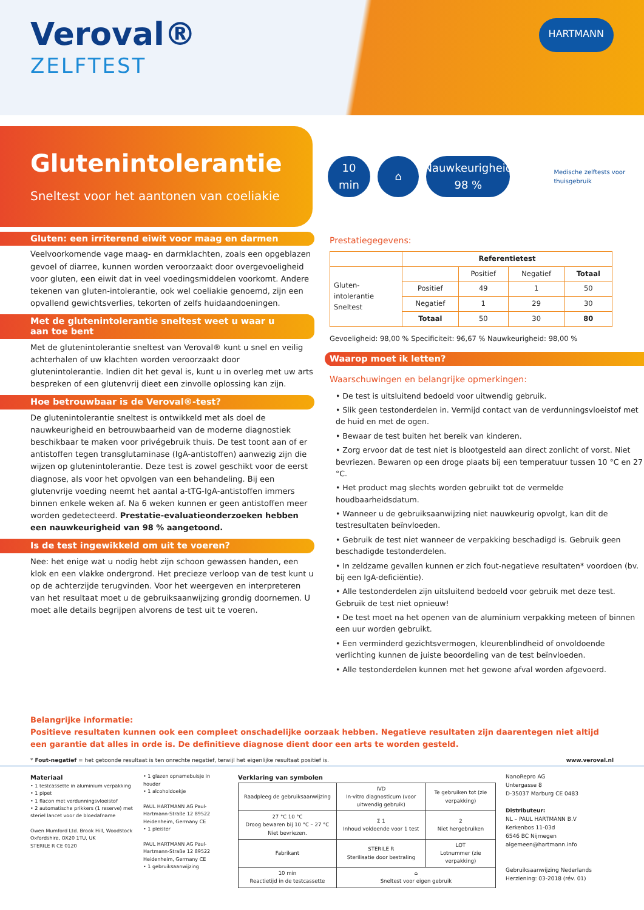Veroval®
ZELFTEST
HARTMANN
Glutenintolerantie
Sneltest voor het aantonen van coeliakie
10 min ⌂
Nauwkeurigheid
98 %
Medische zelftests voor thuisgebruik
Gluten: een irriterend eiwit voor maag en darmen
Veelvoorkomende vage maag- en darmklachten, zoals een opgeblazen gevoel of diarree, kunnen worden veroorzaakt door overgevoeligheid voor gluten, een eiwit dat in veel voedingsmiddelen voorkomt. Andere tekenen van gluten-intolerantie, ook wel coeliakie genoemd, zijn een opvallend gewichtsverlies, tekorten of zelfs huidaandoeningen.
Met de glutenintolerantie sneltest weet u waar u aan toe bent
Met de glutenintolerantie sneltest van Veroval® kunt u snel en veilig achterhalen of uw klachten worden veroorzaakt door glutenintolerantie. Indien dit het geval is, kunt u in overleg met uw arts bespreken of een glutenvrij dieet een zinvolle oplossing kan zijn.
Hoe betrouwbaar is de Veroval®-test?
De glutenintolerantie sneltest is ontwikkeld met als doel de nauwkeurigheid en betrouwbaarheid van de moderne diagnostiek beschikbaar te maken voor privégebruik thuis. De test toont aan of er antistoffen tegen transglutaminase (IgA-antistoffen) aanwezig zijn die wijzen op glutenintolerantie. Deze test is zowel geschikt voor de eerst diagnose, als voor het opvolgen van een behandeling. Bij een glutenvrije voeding neemt het aantal a-tTG-IgA-antistoffen immers binnen enkele weken af. Na 6 weken kunnen er geen antistoffen meer worden gedetecteerd. Prestatie-evaluatieonderzoeken hebben een nauwkeurigheid van 98 % aangetoond.
Is de test ingewikkeld om uit te voeren?
Nee: het enige wat u nodig hebt zijn schoon gewassen handen, een klok en een vlakke ondergrond. Het precieze verloop van de test kunt u op de achterzijde terugvinden. Voor het weergeven en interpreteren van het resultaat moet u de gebruiksaanwijzing grondig doornemen. U moet alle details begrijpen alvorens de test uit te voeren.
Prestatiegegevens:
| | Referentietest | | | |
| Gluten- intolerantie Sneltest | | Positief | Negatief | Totaal |
| | Positief | 49 | 1 | 50 |
| | Negatief | 1 | 29 | 30 |
| | Totaal | 50 | 30 | 80 |
Gevoeligheid: 98,00 % Specificiteit: 96,67 % Nauwkeurigheid: 98,00 %
Waarop moet ik letten?
Waarschuwingen en belangrijke opmerkingen:
• De test is uitsluitend bedoeld voor uitwendig gebruik.
• Slik geen testonderdelen in. Vermijd contact van de verdunningsvloeistof met de huid en met de ogen.
• Bewaar de test buiten het bereik van kinderen.
• Zorg ervoor dat de test niet is blootgesteld aan direct zonlicht of vorst. Niet bevriezen. Bewaren op een droge plaats bij een temperatuur tussen 10 °C en 27 °C.
• Het product mag slechts worden gebruikt tot de vermelde houdbaarheidsdatum.
• Wanneer u de gebruiksaanwijzing niet nauwkeurig opvolgt, kan dit de testresultaten beïnvloeden.
• Gebruik de test niet wanneer de verpakking beschadigd is. Gebruik geen beschadigde testonderdelen.
• In zeldzame gevallen kunnen er zich fout-negatieve resultaten* voordoen (bv. bij een IgA-deficiëntie).
• Alle testonderdelen zijn uitsluitend bedoeld voor gebruik met deze test. Gebruik de test niet opnieuw!
• De test moet na het openen van de aluminium verpakking meteen of binnen een uur worden gebruikt.
• Een verminderd gezichtsvermogen, kleurenblindheid of onvoldoende verlichting kunnen de juiste beoordeling van de test beïnvloeden.
• Alle testonderdelen kunnen met het gewone afval worden afgevoerd.
Belangrijke informatie:
Positieve resultaten kunnen ook een compleet onschadelijke oorzaak hebben. Negatieve resultaten zijn daarentegen niet altijd een garantie dat alles in orde is. De definitieve diagnose dient door een arts te worden gesteld.
* Fout-negatief = het getoonde resultaat is ten onrechte negatief, terwijl het eigenlijke resultaat positief is. www.veroval.nl
Materiaal
• 1 testcassette in aluminium verpakking
• 1 pipet
• 1 flacon met verdunningsvloeistof
• 2 automatische prikkers (1 reserve) met steriel lancet voor de bloedafname
Owen Mumford Ltd. Brook Hill, Woodstock Oxfordshire, OX20 1TU, UK
STERILE R CE 0120
• 1 glazen opnamebuisje in houder
• 1 alcoholdoekje
PAUL HARTMANN AG Paul-Hartmann-Straße 12 89522 Heidenheim, Germany CE
• 1 pleister
PAUL HARTMANN AG Paul-Hartmann-Straße 12 89522 Heidenheim, Germany CE
• 1 gebruiksaanwijzing
Verklaring van symbolen
| Raadpleeg de gebruiksaanwijzing | IVD In-vitro diagnosticum (voor uitwendig gebruik) | Te gebruiken tot (zie verpakking) |
| 27 °C 10 °C Droog bewaren bij 10 °C – 27 °C Niet bevriezen. | Σ 1 Inhoud voldoende voor 1 test | 2 Niet hergebruiken |
| Fabrikant | STERILE R Sterilisatie door bestraling | LOT Lotnummer (zie verpakking) |
| 10 min Reactietijd in de testcassette | ⌂ Sneltest voor eigen gebruik | |
NanoRepro AG
Untergasse 8
D-35037 Marburg CE 0483
Distributeur:
NL – PAUL HARTMANN B.V
Kerkenbos 11-03d
6546 BC Nijmegen
algemeen@hartmann.info
Gebruiksaanwijzing Nederlands
Herziening: 03-2018 (rév. 01)